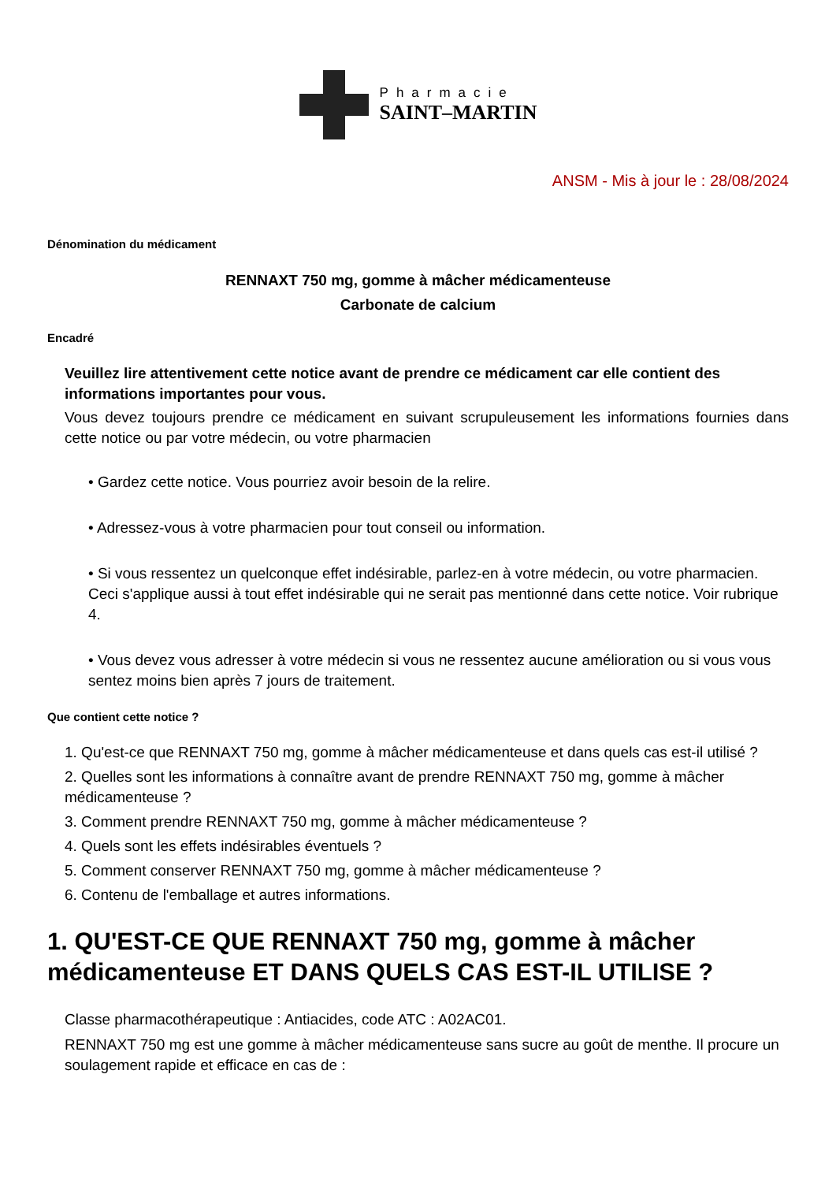Pharmacie
SAINT–MARTIN
ANSM - Mis à jour le : 28/08/2024
Dénomination du médicament
RENNAXT 750 mg, gomme à mâcher médicamenteuse
Carbonate de calcium
Encadré
Veuillez lire attentivement cette notice avant de prendre ce médicament car elle contient des informations importantes pour vous.
Vous devez toujours prendre ce médicament en suivant scrupuleusement les informations fournies dans cette notice ou par votre médecin, ou votre pharmacien
• Gardez cette notice. Vous pourriez avoir besoin de la relire.
• Adressez-vous à votre pharmacien pour tout conseil ou information.
• Si vous ressentez un quelconque effet indésirable, parlez-en à votre médecin, ou votre pharmacien. Ceci s'applique aussi à tout effet indésirable qui ne serait pas mentionné dans cette notice. Voir rubrique 4.
• Vous devez vous adresser à votre médecin si vous ne ressentez aucune amélioration ou si vous vous sentez moins bien après 7 jours de traitement.
Que contient cette notice ?
1. Qu'est-ce que RENNAXT 750 mg, gomme à mâcher médicamenteuse et dans quels cas est-il utilisé ?
2. Quelles sont les informations à connaître avant de prendre RENNAXT 750 mg, gomme à mâcher médicamenteuse ?
3. Comment prendre RENNAXT 750 mg, gomme à mâcher médicamenteuse ?
4. Quels sont les effets indésirables éventuels ?
5. Comment conserver RENNAXT 750 mg, gomme à mâcher médicamenteuse ?
6. Contenu de l'emballage et autres informations.
1. QU'EST-CE QUE RENNAXT 750 mg, gomme à mâcher médicamenteuse ET DANS QUELS CAS EST-IL UTILISE ?
Classe pharmacothérapeutique : Antiacides, code ATC : A02AC01.
RENNAXT 750 mg est une gomme à mâcher médicamenteuse sans sucre au goût de menthe. Il procure un soulagement rapide et efficace en cas de :